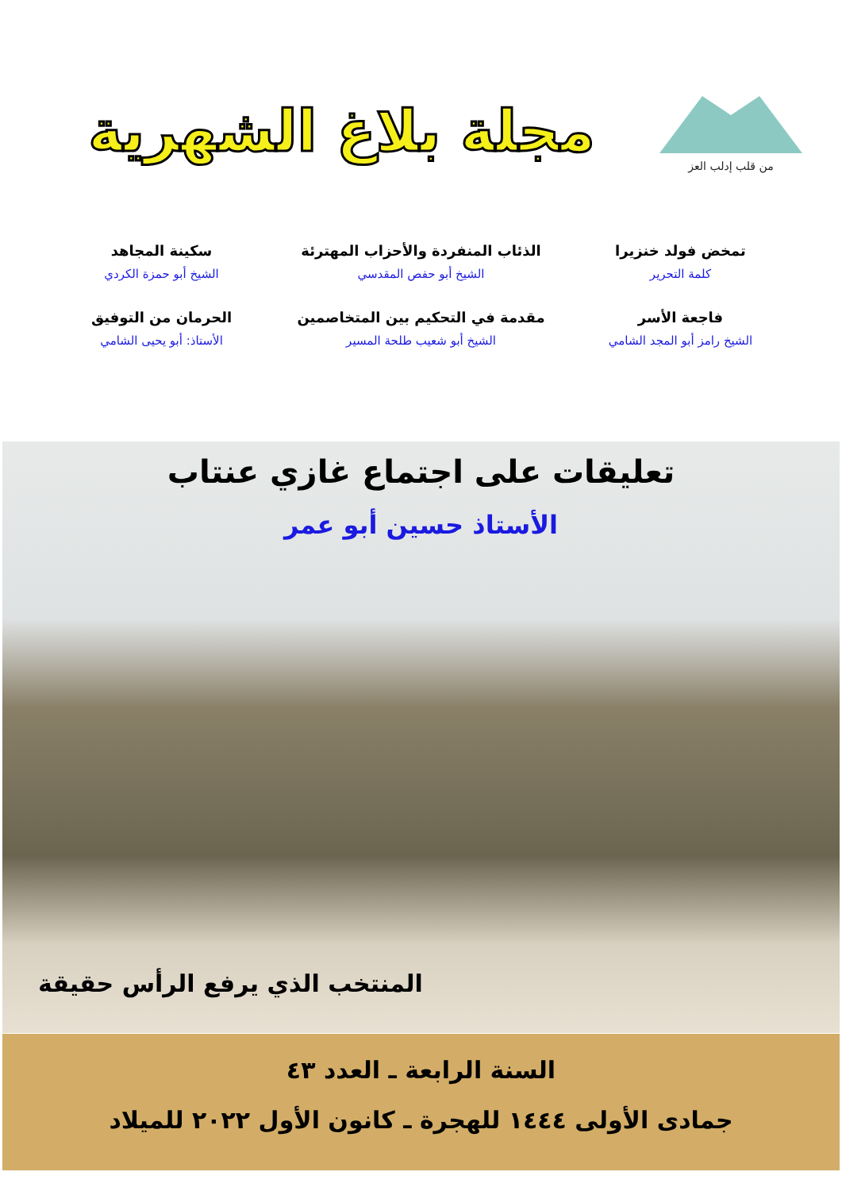من قلب إدلب العز
مجلة بلاغ الشهرية
تمخض فولد خنزيرا
كلمة التحرير
الذئاب المنفردة والأحزاب المهترئة
الشيخ أبو حفص المقدسي
سكينة المجاهد
الشيخ أبو حمزة الكردي
فاجعة الأسر
الشيخ رامز أبو المجد الشامي
مقدمة في التحكيم بين المتخاصمين
الشيخ أبو شعيب طلحة المسير
الحرمان من التوفيق
الأستاذ: أبو يحيى الشامي
تعليقات على اجتماع غازي عنتاب
الأستاذ حسين أبو عمر
المنتخب الذي يرفع الرأس حقيقة
السنة الرابعة ـ العدد ٤٣
جمادى الأولى ١٤٤٤ للهجرة ـ كانون الأول ٢٠٢٢ للميلاد